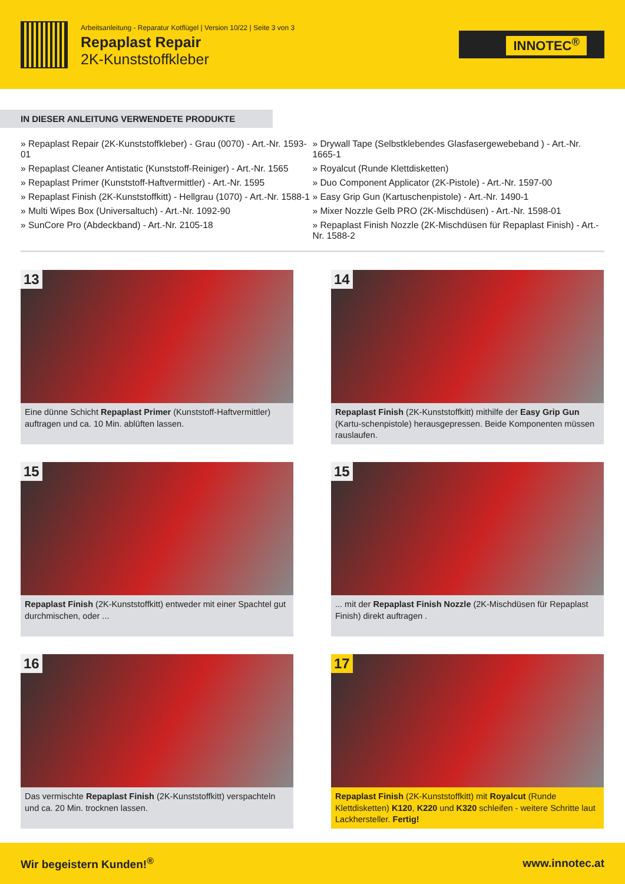Arbeitsanleitung - Reparatur Kotflügel | Version 10/22 | Seite 3 von 3
Repaplast Repair
2K-Kunststoffkleber
INNOTEC<sup>®</sup>
IN DIESER ANLEITUNG VERWENDETE PRODUKTE
» Repaplast Repair (2K-Kunststoffkleber) - Grau (0070) - Art.-Nr. 1593-01
» Repaplast Cleaner Antistatic (Kunststoff-Reiniger) - Art.-Nr. 1565
» Repaplast Primer (Kunststoff-Haftvermittler) - Art.-Nr. 1595
» Repaplast Finish (2K-Kunststoffkitt) - Hellgrau (1070) - Art.-Nr. 1588-1
» Multi Wipes Box (Universaltuch) - Art.-Nr. 1092-90
» SunCore Pro (Abdeckband) - Art.-Nr. 2105-18
» Drywall Tape (Selbstklebendes Glasfasergewebeband ) - Art.-Nr. 1665-1
» Royalcut (Runde Klettdisketten)
» Duo Component Applicator (2K-Pistole) - Art.-Nr. 1597-00
» Easy Grip Gun (Kartuschenpistole) - Art.-Nr. 1490-1
» Mixer Nozzle Gelb PRO (2K-Mischdüsen) - Art.-Nr. 1598-01
» Repaplast Finish Nozzle (2K-Mischdüsen für Repaplast Finish) - Art.-Nr. 1588-2
13
Eine dünne Schicht Repaplast Primer (Kunststoff-Haftvermittler) auftragen und ca. 10 Min. ablüften lassen.
14
Repaplast Finish (2K-Kunststoffkitt) mithilfe der Easy Grip Gun (Kartu-schenpistole) herausgepressen. Beide Komponenten müssen rauslaufen.
15
Repaplast Finish (2K-Kunststoffkitt) entweder mit einer Spachtel gut durchmischen, oder ...
15
... mit der Repaplast Finish Nozzle (2K-Mischdüsen für Repaplast Finish) direkt auftragen .
16
Das vermischte Repaplast Finish (2K-Kunststoffkitt) verspachteln und ca. 20 Min. trocknen lassen.
17
Repaplast Finish (2K-Kunststoffkitt) mit Royalcut (Runde Klettdisketten) K120, K220 und K320 schleifen - weitere Schritte laut Lackhersteller. Fertig!
Wir begeistern Kunden!<sup>®</sup> www.innotec.at